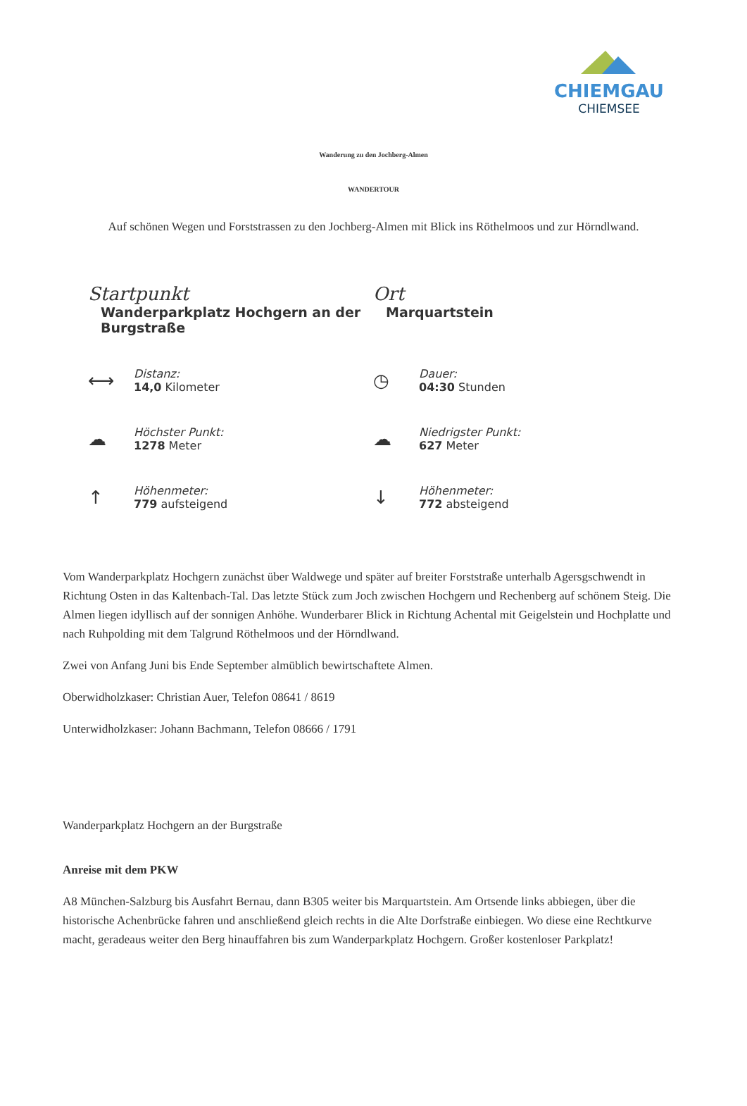CHIEMGAU
CHIEMSEE
Wanderung zu den Jochberg-Almen
WANDERTOUR
Auf schönen Wegen und Forststrassen zu den Jochberg-Almen mit Blick ins Röthelmoos und zur Hörndlwand.
Startpunkt
Wanderparkplatz Hochgern an der Burgstraße
Ort
Marquartstein
⟷
Distanz:
14,0 Kilometer
◷
Dauer:
04:30 Stunden
☁
Höchster Punkt:
1278 Meter
☁
Niedrigster Punkt:
627 Meter
↑
Höhenmeter:
779 aufsteigend
↓
Höhenmeter:
772 absteigend
Vom Wanderparkplatz Hochgern zunächst über Waldwege und später auf breiter Forststraße unterhalb Agersgschwendt in Richtung Osten in das Kaltenbach-Tal. Das letzte Stück zum Joch zwischen Hochgern und Rechenberg auf schönem Steig. Die Almen liegen idyllisch auf der sonnigen Anhöhe. Wunderbarer Blick in Richtung Achental mit Geigelstein und Hochplatte und nach Ruhpolding mit dem Talgrund Röthelmoos und der Hörndlwand.
Zwei von Anfang Juni bis Ende September almüblich bewirtschaftete Almen.
Oberwidholzkaser: Christian Auer, Telefon 08641 / 8619
Unterwidholzkaser: Johann Bachmann, Telefon 08666 / 1791
Wanderparkplatz Hochgern an der Burgstraße
Anreise mit dem PKW
A8 München-Salzburg bis Ausfahrt Bernau, dann B305 weiter bis Marquartstein. Am Ortsende links abbiegen, über die historische Achenbrücke fahren und anschließend gleich rechts in die Alte Dorfstraße einbiegen. Wo diese eine Rechtkurve macht, geradeaus weiter den Berg hinauffahren bis zum Wanderparkplatz Hochgern. Großer kostenloser Parkplatz!